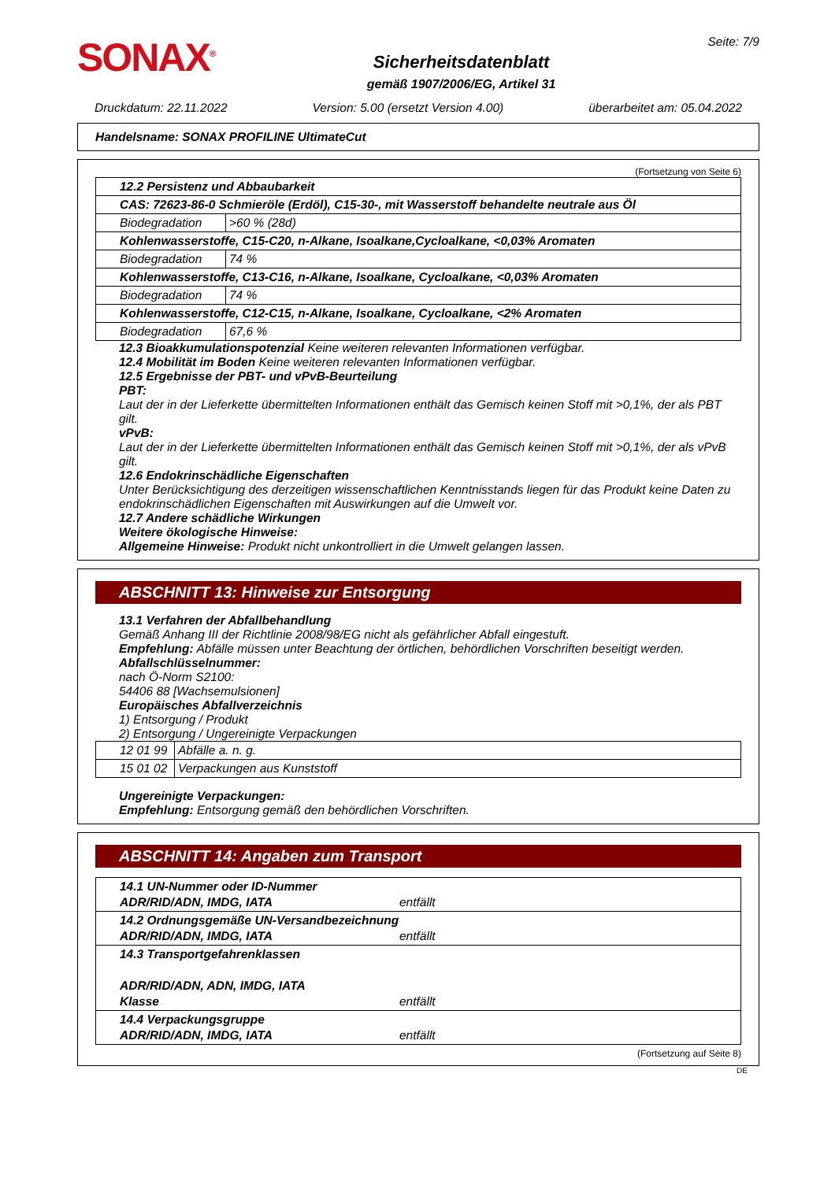SONAX<sup>®</sup>
Sicherheitsdatenblatt
gemäß 1907/2006/EG, Artikel 31
Seite: 7/9
Druckdatum: 22.11.2022 Version: 5.00 (ersetzt Version 4.00) überarbeitet am: 05.04.2022
Handelsname: SONAX PROFILINE UltimateCut
(Fortsetzung von Seite 6)
| 12.2 Persistenz und Abbaubarkeit | |
| CAS: 72623-86-0 Schmieröle (Erdöl), C15-30-, mit Wasserstoff behandelte neutrale aus Öl | |
| Biodegradation | >60 % (28d) |
| Kohlenwasserstoffe, C15-C20, n-Alkane, Isoalkane,Cycloalkane, <0,03% Aromaten | |
| Biodegradation | 74 % |
| Kohlenwasserstoffe, C13-C16, n-Alkane, Isoalkane, Cycloalkane, <0,03% Aromaten | |
| Biodegradation | 74 % |
| Kohlenwasserstoffe, C12-C15, n-Alkane, Isoalkane, Cycloalkane, <2% Aromaten | |
| Biodegradation | 67,6 % |
12.3 Bioakkumulationspotenzial Keine weiteren relevanten Informationen verfügbar.
12.4 Mobilität im Boden Keine weiteren relevanten Informationen verfügbar.
12.5 Ergebnisse der PBT- und vPvB-Beurteilung
PBT:
Laut der in der Lieferkette übermittelten Informationen enthält das Gemisch keinen Stoff mit >0,1%, der als PBT gilt.
vPvB:
Laut der in der Lieferkette übermittelten Informationen enthält das Gemisch keinen Stoff mit >0,1%, der als vPvB gilt.
12.6 Endokrinschädliche Eigenschaften
Unter Berücksichtigung des derzeitigen wissenschaftlichen Kenntnisstands liegen für das Produkt keine Daten zu endokrinschädlichen Eigenschaften mit Auswirkungen auf die Umwelt vor.
12.7 Andere schädliche Wirkungen
Weitere ökologische Hinweise:
Allgemeine Hinweise: Produkt nicht unkontrolliert in die Umwelt gelangen lassen.
ABSCHNITT 13: Hinweise zur Entsorgung
13.1 Verfahren der Abfallbehandlung
Gemäß Anhang III der Richtlinie 2008/98/EG nicht als gefährlicher Abfall eingestuft.
Empfehlung: Abfälle müssen unter Beachtung der örtlichen, behördlichen Vorschriften beseitigt werden.
Abfallschlüsselnummer:
nach Ö-Norm S2100:
54406 88 [Wachsemulsionen]
Europäisches Abfallverzeichnis
1) Entsorgung / Produkt
2) Entsorgung / Ungereinigte Verpackungen
| 12 01 99 | Abfälle a. n. g. |
| 15 01 02 | Verpackungen aus Kunststoff |
Ungereinigte Verpackungen:
Empfehlung: Entsorgung gemäß den behördlichen Vorschriften.
ABSCHNITT 14: Angaben zum Transport
| 14.1 UN-Nummer oder ID-Nummer ADR/RID/ADN, IMDG, IATA entfällt |
| 14.2 Ordnungsgemäße UN-Versandbezeichnung ADR/RID/ADN, IMDG, IATA entfällt |
| 14.3 Transportgefahrenklassen ADR/RID/ADN, ADN, IMDG, IATA Klasse entfällt |
| 14.4 Verpackungsgruppe ADR/RID/ADN, IMDG, IATA entfällt |
(Fortsetzung auf Seite 8)
DE